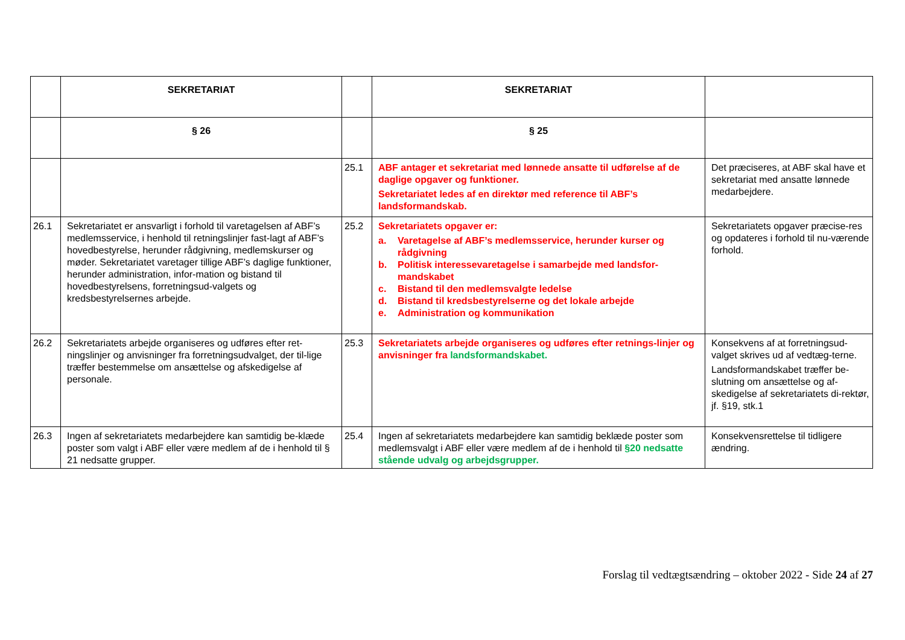| | SEKRETARIAT | | SEKRETARIAT | |
| --- | --- | --- | --- | --- |
| | § 26 | | § 25 | |
| | | 25.1 | ABF antager et sekretariat med lønnede ansatte til udførelse af de daglige opgaver og funktioner. Sekretariatet ledes af en direktør med reference til ABF’s landsformandskab. | Det præciseres, at ABF skal have et sekretariat med ansatte lønnede medarbejdere. |
| 26.1 | Sekretariatet er ansvarligt i forhold til varetagelsen af ABF’s medlemsservice, i henhold til retningslinjer fast-lagt af ABF’s hovedbestyrelse, herunder rådgivning, medlemskurser og møder. Sekretariatet varetager tillige ABF’s daglige funktioner, herunder administration, infor-mation og bistand til hovedbestyrelsens, forretningsud-valgets og kredsbestyrelsernes arbejde. | 25.2 | Sekretariatets opgaver er: a. Varetagelse af ABF’s medlemsservice, herunder kurser og rådgivning b. Politisk interessevaretagelse i samarbejde med landsfor-mandskabet c. Bistand til den medlemsvalgte ledelse d. Bistand til kredsbestyrelserne og det lokale arbejde e. Administration og kommunikation | Sekretariatets opgaver præcise-res og opdateres i forhold til nu-værende forhold. |
| 26.2 | Sekretariatets arbejde organiseres og udføres efter ret-ningslinjer og anvisninger fra forretningsudvalget, der til-lige træffer bestemmelse om ansættelse og afskedigelse af personale. | 25.3 | Sekretariatets arbejde organiseres og udføres efter retnings-linjer og anvisninger fra landsformandskabet. | Konsekvens af at forretningsud-valget skrives ud af vedtæg-terne. Landsformandskabet træffer be-slutning om ansættelse og af-skedigelse af sekretariatets di-rektør, jf. §19, stk.1 |
| 26.3 | Ingen af sekretariatets medarbejdere kan samtidig be-klæde poster som valgt i ABF eller være medlem af de i henhold til § 21 nedsatte grupper. | 25.4 | Ingen af sekretariatets medarbejdere kan samtidig beklæde poster som medlemsvalgt i ABF eller være medlem af de i henhold til §20 nedsatte stående udvalg og arbejdsgrupper. | Konsekvensrettelse til tidligere ændring. |
Forslag til vedtægtsændring – oktober 2022 - Side 24 af 27